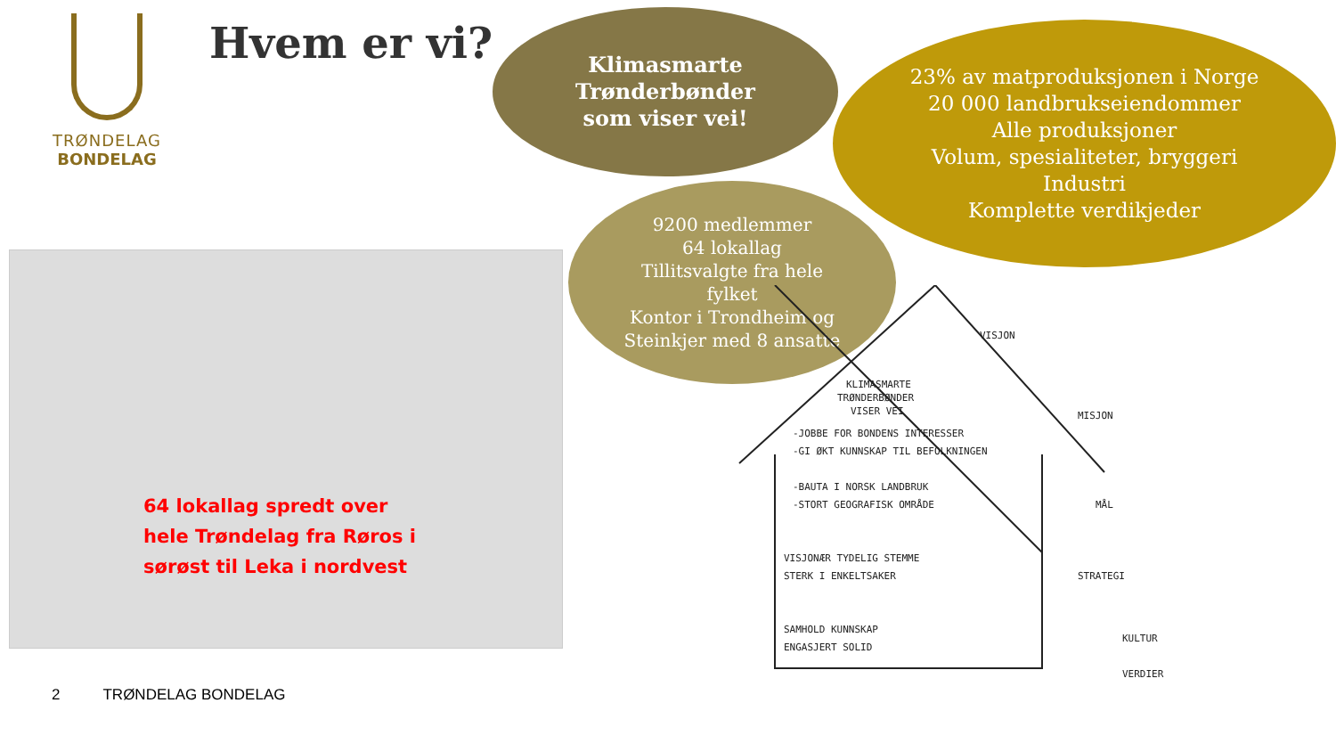TRØNDELAG
BONDELAG
Hvem er vi?
Klimasmarte
Trønderbønder
som viser vei!
23% av matproduksjonen i Norge
20 000 landbrukseiendommer
Alle produksjoner
Volum, spesialiteter, bryggeri
Industri
Komplette verdikjeder
9200 medlemmer
64 lokallag
Tillitsvalgte fra hele
fylket
Kontor i Trondheim og
Steinkjer med 8 ansatte
64 lokallag spredt over
hele Trøndelag fra Røros i
sørøst til Leka i nordvest
KLIMASMARTE
TRØNDERBØNDER
VISER VEI
-JOBBE FOR BONDENS INTERESSER
-GI ØKT KUNNSKAP TIL BEFOLKNINGEN
-BAUTA I NORSK LANDBRUK
-STORT GEOGRAFISK OMRÅDE
VISJONÆR TYDELIG STEMME
STERK I ENKELTSAKER
SAMHOLD KUNNSKAP
ENGASJERT SOLID
KULTUR
VERDIER
VISJON
MISJON
MÅL
STRATEGI
2 TRØNDELAG BONDELAG